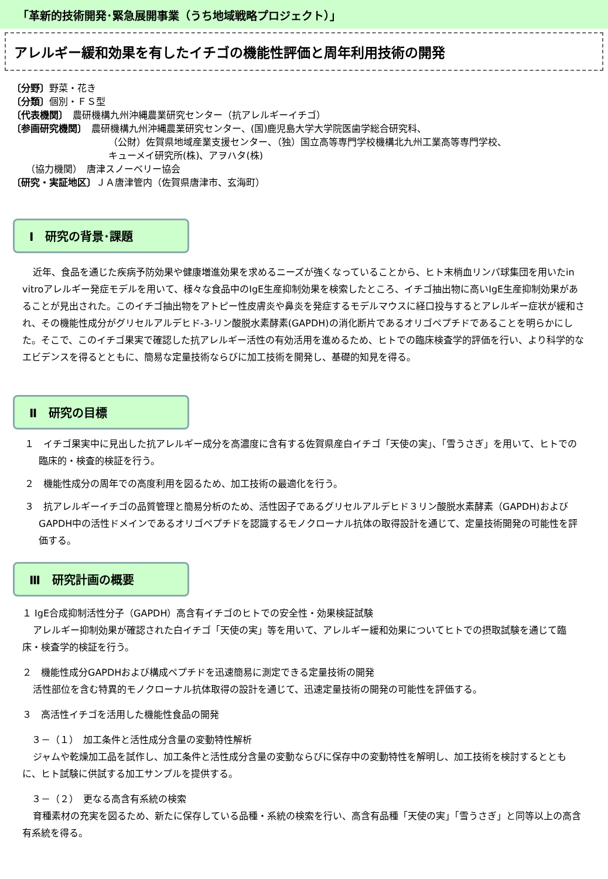「革新的技術開発･緊急展開事業（うち地域戦略プロジェクト）」
アレルギー緩和効果を有したイチゴの機能性評価と周年利用技術の開発
〔分野〕野菜・花き
〔分類〕個別・ＦＳ型
〔代表機関〕　農研機構九州沖縄農業研究センター（抗アレルギーイチゴ）
〔参画研究機関〕　農研機構九州沖縄農業研究センター、(国)鹿児島大学大学院医歯学総合研究科、
（公財）佐賀県地域産業支援センター、（独）国立高等専門学校機構北九州工業高等専門学校、
キューメイ研究所(株)、アヲハタ(株)
　　（協力機関）　唐津スノーベリー協会
〔研究・実証地区〕ＪＡ唐津管内（佐賀県唐津市、玄海町）
Ⅰ　研究の背景･課題
近年、食品を通じた疾病予防効果や健康増進効果を求めるニーズが強くなっていることから、ヒト末梢血リンパ球集団を用いたin vitroアレルギー発症モデルを用いて、様々な食品中のIgE生産抑制効果を検索したところ、イチゴ抽出物に高いIgE生産抑制効果があることが見出された。このイチゴ抽出物をアトピー性皮膚炎や鼻炎を発症するモデルマウスに経口投与するとアレルギー症状が緩和され、その機能性成分がグリセルアルデヒド-3-リン酸脱水素酵素(GAPDH)の消化断片であるオリゴペプチドであることを明らかにした。そこで、このイチゴ果実で確認した抗アレルギー活性の有効活用を進めるため、ヒトでの臨床検査学的評価を行い、より科学的なエビデンスを得るとともに、簡易な定量技術ならびに加工技術を開発し、基礎的知見を得る。
Ⅱ　研究の目標
１　イチゴ果実中に見出した抗アレルギー成分を高濃度に含有する佐賀県産白イチゴ「天使の実」、「雪うさぎ」を用いて、ヒトでの臨床的・検査的検証を行う。
２　機能性成分の周年での高度利用を図るため、加工技術の最適化を行う。
３　抗アレルギーイチゴの品質管理と簡易分析のため、活性因子であるグリセルアルデヒド３リン酸脱水素酵素（GAPDH)およびGAPDH中の活性ドメインであるオリゴペプチドを認識するモノクローナル抗体の取得設計を通じて、定量技術開発の可能性を評価する。
Ⅲ　研究計画の概要
１ IgE合成抑制活性分子（GAPDH）高含有イチゴのヒトでの安全性・効果検証試験
アレルギー抑制効果が確認された白イチゴ「天使の実」等を用いて、アレルギー緩和効果についてヒトでの摂取試験を通じて臨床・検査学的検証を行う。
２　機能性成分GAPDHおよび構成ペプチドを迅速簡易に測定できる定量技術の開発
活性部位を含む特異的モノクローナル抗体取得の設計を通じて、迅速定量技術の開発の可能性を評価する。
３　高活性イチゴを活用した機能性食品の開発
　３－（１）　加工条件と活性成分含量の変動特性解析
ジャムや乾燥加工品を試作し、加工条件と活性成分含量の変動ならびに保存中の変動特性を解明し、加工技術を検討するとともに、ヒト試験に供試する加工サンプルを提供する。
　３－（２）　更なる高含有系統の検索
育種素材の充実を図るため、新たに保存している品種・系統の検索を行い、高含有品種「天使の実」「雪うさぎ」と同等以上の高含有系統を得る。